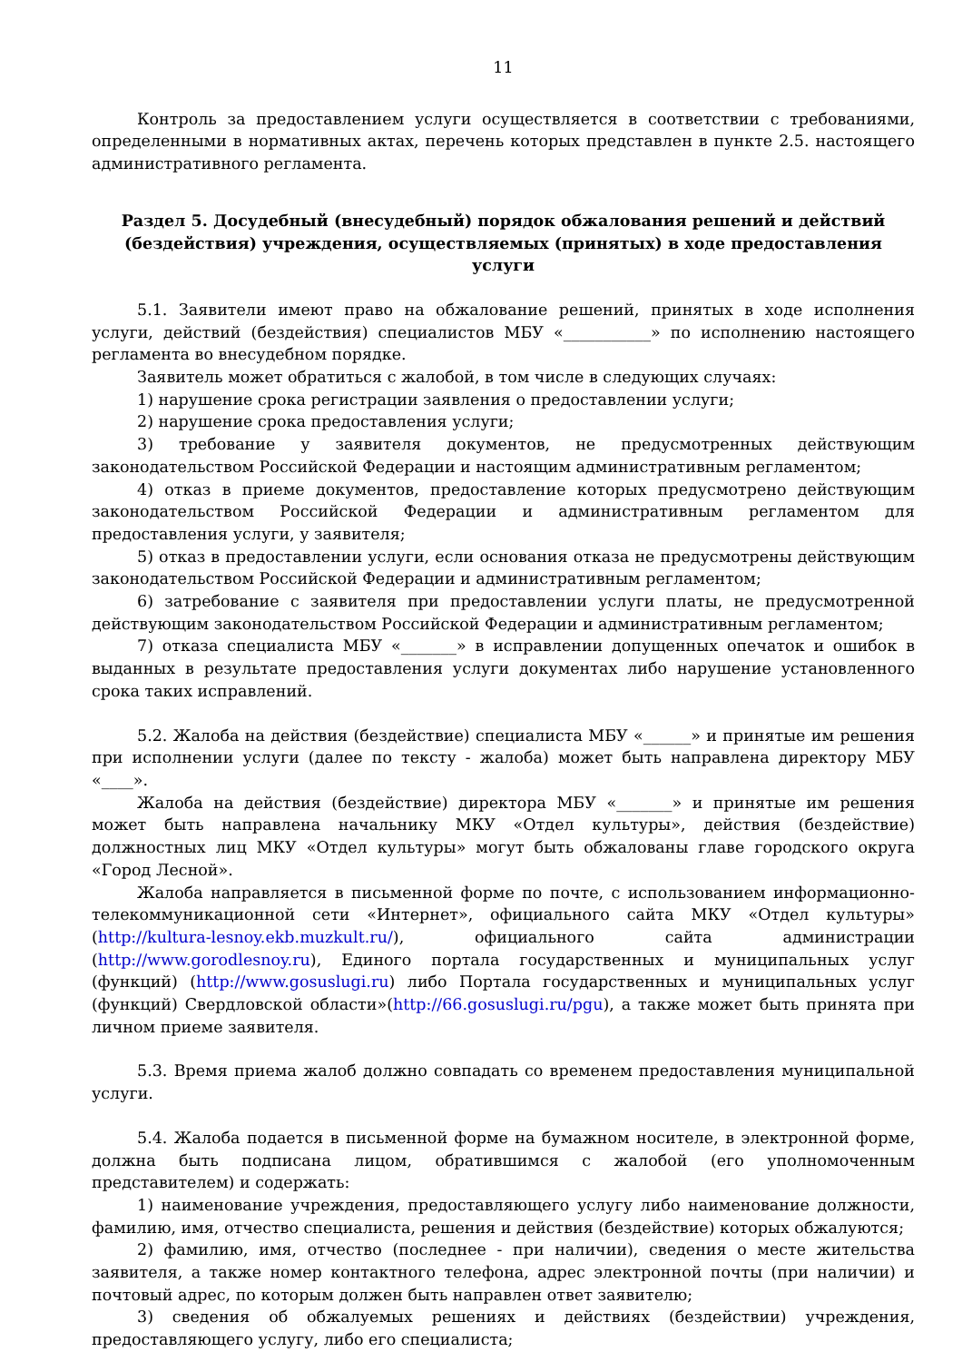11
Контроль за предоставлением услуги осуществляется в соответствии с требованиями, определенными в нормативных актах, перечень которых представлен в пункте 2.5. настоящего административного регламента.
Раздел 5. Досудебный (внесудебный) порядок обжалования решений и действий (бездействия) учреждения, осуществляемых (принятых) в ходе предоставления услуги
5.1. Заявители имеют право на обжалование решений, принятых в ходе исполнения услуги, действий (бездействия) специалистов МБУ «___________» по исполнению настоящего регламента во внесудебном порядке.
Заявитель может обратиться с жалобой, в том числе в следующих случаях:
1) нарушение срока регистрации заявления о предоставлении услуги;
2) нарушение срока предоставления услуги;
3) требование у заявителя документов, не предусмотренных действующим законодательством Российской Федерации и настоящим административным регламентом;
4) отказ в приеме документов, предоставление которых предусмотрено действующим законодательством Российской Федерации и административным регламентом для предоставления услуги, у заявителя;
5) отказ в предоставлении услуги, если основания отказа не предусмотрены действующим законодательством Российской Федерации и административным регламентом;
6) затребование с заявителя при предоставлении услуги платы, не предусмотренной действующим законодательством Российской Федерации и административным регламентом;
7) отказа специалиста МБУ «_______» в исправлении допущенных опечаток и ошибок в выданных в результате предоставления услуги документах либо нарушение установленного срока таких исправлений.
5.2. Жалоба на действия (бездействие) специалиста МБУ «______» и принятые им решения при исполнении услуги (далее по тексту - жалоба) может быть направлена директору МБУ «____».
Жалоба на действия (бездействие) директора МБУ «_______» и принятые им решения может быть направлена начальнику МКУ «Отдел культуры», действия (бездействие) должностных лиц МКУ «Отдел культуры» могут быть обжалованы главе городского округа «Город Лесной».
Жалоба направляется в письменной форме по почте, с использованием информационно-телекоммуникационной сети «Интернет», официального сайта МКУ «Отдел культуры» (http://kultura-lesnoy.ekb.muzkult.ru/), официального сайта администрации (http://www.gorodlesnoy.ru), Единого портала государственных и муниципальных услуг (функций) (http://www.gosuslugi.ru) либо Портала государственных и муниципальных услуг (функций) Свердловской области»(http://66.gosuslugi.ru/pgu), а также может быть принята при личном приеме заявителя.
5.3. Время приема жалоб должно совпадать со временем предоставления муниципальной услуги.
5.4. Жалоба подается в письменной форме на бумажном носителе, в электронной форме, должна быть подписана лицом, обратившимся с жалобой (его уполномоченным представителем) и содержать:
1) наименование учреждения, предоставляющего услугу либо наименование должности, фамилию, имя, отчество специалиста, решения и действия (бездействие) которых обжалуются;
2) фамилию, имя, отчество (последнее - при наличии), сведения о месте жительства заявителя, а также номер контактного телефона, адрес электронной почты (при наличии) и почтовый адрес, по которым должен быть направлен ответ заявителю;
3) сведения об обжалуемых решениях и действиях (бездействии) учреждения, предоставляющего услугу, либо его специалиста;